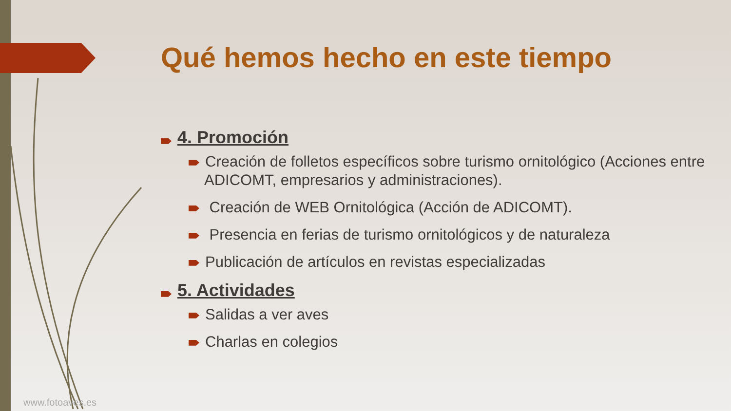Qué hemos hecho en este tiempo
4. Promoción
Creación de folletos específicos sobre turismo ornitológico (Acciones entre ADICOMT, empresarios y administraciones).
Creación de WEB Ornitológica (Acción de ADICOMT).
Presencia en ferias de turismo ornitológicos y de naturaleza
Publicación de artículos en revistas especializadas
5. Actividades
Salidas a ver aves
Charlas en colegios
www.fotoaves.es